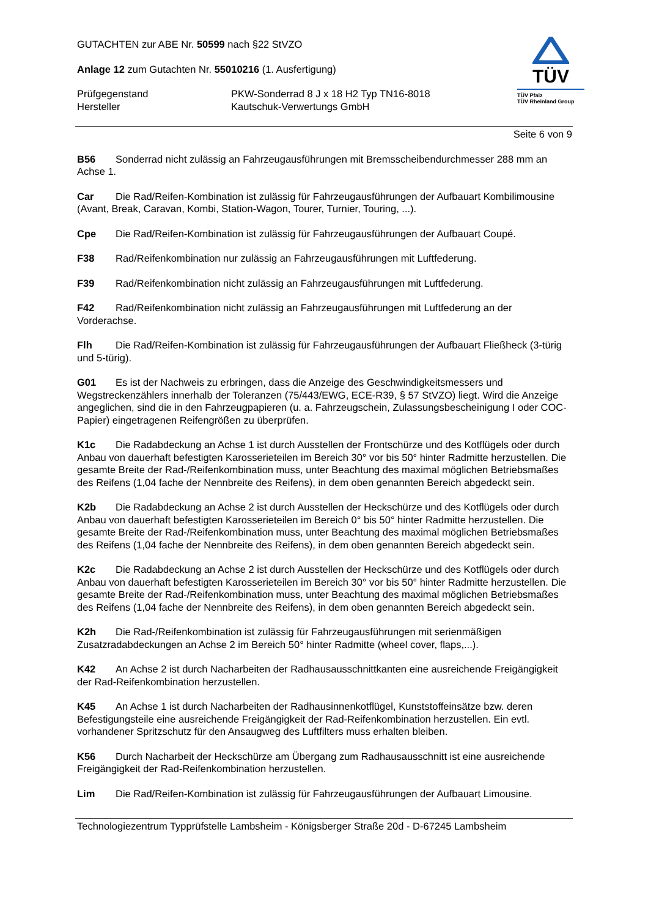TÜV
TÜV Pfalz
TÜV Rheinland Group
GUTACHTEN zur ABE Nr. 50599 nach §22 StVZO
Anlage 12 zum Gutachten Nr. 55010216 (1. Ausfertigung)
Prüfgegenstand
Hersteller
PKW-Sonderrad 8 J x 18 H2 Typ TN16-8018
Kautschuk-Verwertungs GmbH
Seite 6 von 9
B56 Sonderrad nicht zulässig an Fahrzeugausführungen mit Bremsscheibendurchmesser 288 mm an Achse 1.
Car Die Rad/Reifen-Kombination ist zulässig für Fahrzeugausführungen der Aufbauart Kombilimousine (Avant, Break, Caravan, Kombi, Station-Wagon, Tourer, Turnier, Touring, ...).
Cpe Die Rad/Reifen-Kombination ist zulässig für Fahrzeugausführungen der Aufbauart Coupé.
F38 Rad/Reifenkombination nur zulässig an Fahrzeugausführungen mit Luftfederung.
F39 Rad/Reifenkombination nicht zulässig an Fahrzeugausführungen mit Luftfederung.
F42 Rad/Reifenkombination nicht zulässig an Fahrzeugausführungen mit Luftfederung an der Vorderachse.
Flh Die Rad/Reifen-Kombination ist zulässig für Fahrzeugausführungen der Aufbauart Fließheck (3-türig und 5-türig).
G01 Es ist der Nachweis zu erbringen, dass die Anzeige des Geschwindigkeitsmessers und Wegstreckenzählers innerhalb der Toleranzen (75/443/EWG, ECE-R39, § 57 StVZO) liegt. Wird die Anzeige angeglichen, sind die in den Fahrzeugpapieren (u. a. Fahrzeugschein, Zulassungsbescheinigung I oder COC-Papier) eingetragenen Reifengrößen zu überprüfen.
K1c Die Radabdeckung an Achse 1 ist durch Ausstellen der Frontschürze und des Kotflügels oder durch Anbau von dauerhaft befestigten Karosserieteilen im Bereich 30° vor bis 50° hinter Radmitte herzustellen. Die gesamte Breite der Rad-/Reifenkombination muss, unter Beachtung des maximal möglichen Betriebsmaßes des Reifens (1,04 fache der Nennbreite des Reifens), in dem oben genannten Bereich abgedeckt sein.
K2b Die Radabdeckung an Achse 2 ist durch Ausstellen der Heckschürze und des Kotflügels oder durch Anbau von dauerhaft befestigten Karosserieteilen im Bereich 0° bis 50° hinter Radmitte herzustellen. Die gesamte Breite der Rad-/Reifenkombination muss, unter Beachtung des maximal möglichen Betriebsmaßes des Reifens (1,04 fache der Nennbreite des Reifens), in dem oben genannten Bereich abgedeckt sein.
K2c Die Radabdeckung an Achse 2 ist durch Ausstellen der Heckschürze und des Kotflügels oder durch Anbau von dauerhaft befestigten Karosserieteilen im Bereich 30° vor bis 50° hinter Radmitte herzustellen. Die gesamte Breite der Rad-/Reifenkombination muss, unter Beachtung des maximal möglichen Betriebsmaßes des Reifens (1,04 fache der Nennbreite des Reifens), in dem oben genannten Bereich abgedeckt sein.
K2h Die Rad-/Reifenkombination ist zulässig für Fahrzeugausführungen mit serienmäßigen Zusatzradabdeckungen an Achse 2 im Bereich 50° hinter Radmitte (wheel cover, flaps,...).
K42 An Achse 2 ist durch Nacharbeiten der Radhausausschnittkanten eine ausreichende Freigängigkeit der Rad-Reifenkombination herzustellen.
K45 An Achse 1 ist durch Nacharbeiten der Radhausinnenkotflügel, Kunststoffeinsätze bzw. deren Befestigungsteile eine ausreichende Freigängigkeit der Rad-Reifenkombination herzustellen. Ein evtl. vorhandener Spritzschutz für den Ansaugweg des Luftfilters muss erhalten bleiben.
K56 Durch Nacharbeit der Heckschürze am Übergang zum Radhausausschnitt ist eine ausreichende Freigängigkeit der Rad-Reifenkombination herzustellen.
Lim Die Rad/Reifen-Kombination ist zulässig für Fahrzeugausführungen der Aufbauart Limousine.
Technologiezentrum Typprüfstelle Lambsheim - Königsberger Straße 20d - D-67245 Lambsheim